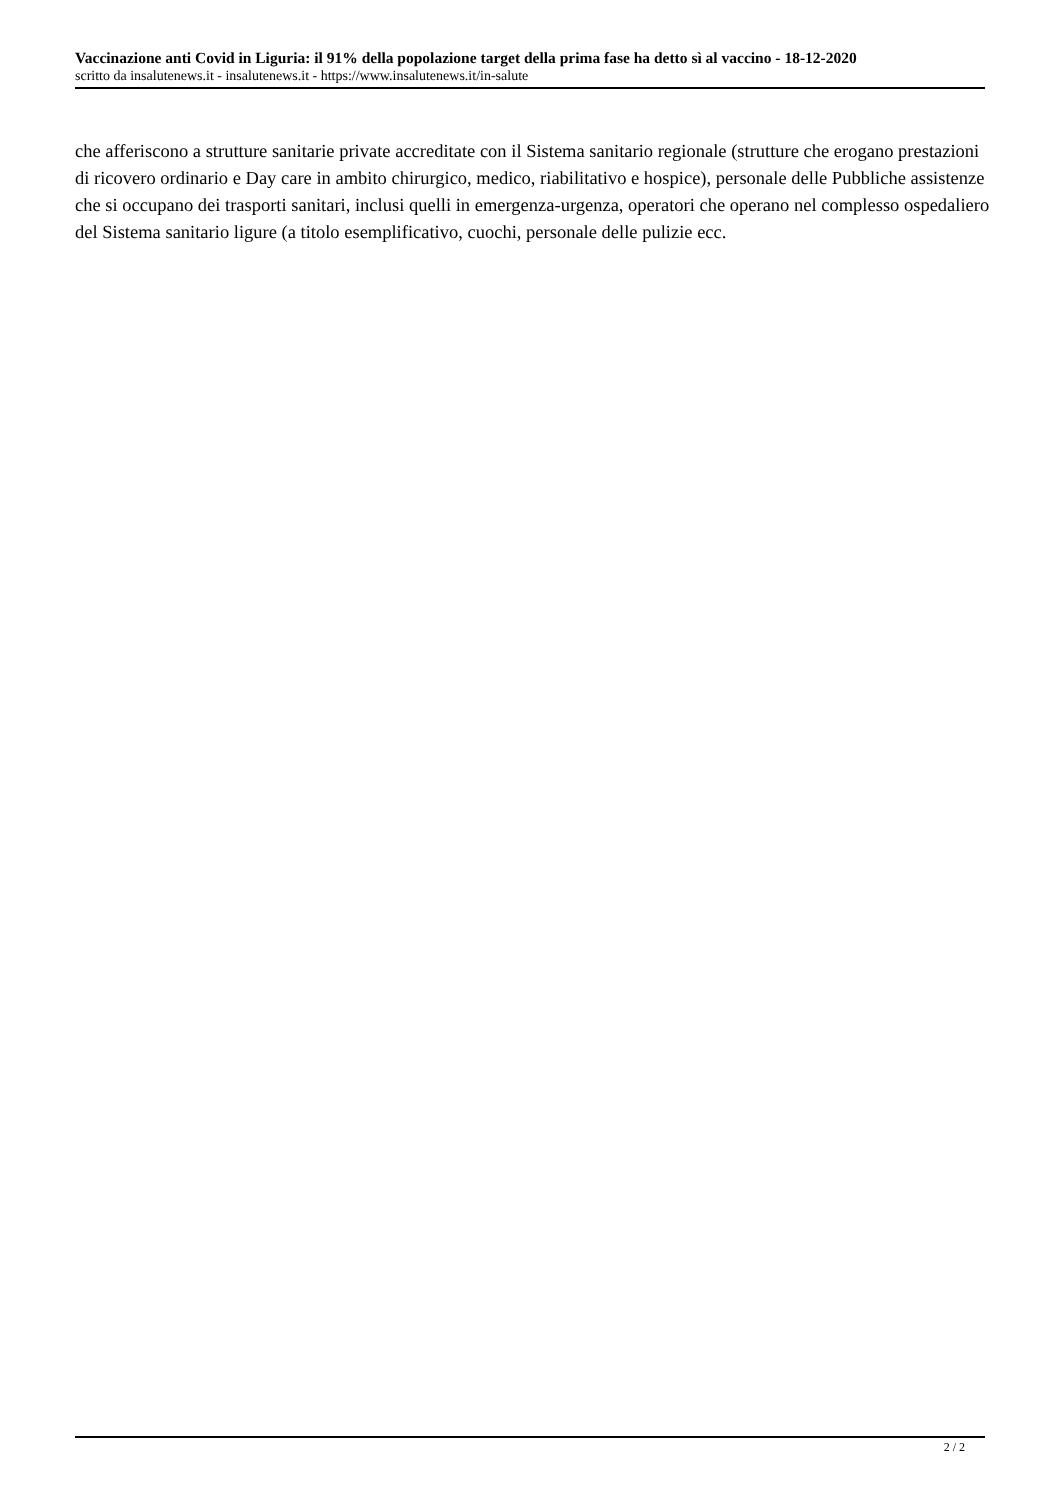Vaccinazione anti Covid in Liguria: il 91% della popolazione target della prima fase ha detto sì al vaccino - 18-12-2020
scritto da insalutenews.it - insalutenews.it - https://www.insalutenews.it/in-salute
che afferiscono a strutture sanitarie private accreditate con il Sistema sanitario regionale (strutture che erogano prestazioni di ricovero ordinario e Day care in ambito chirurgico, medico, riabilitativo e hospice), personale delle Pubbliche assistenze che si occupano dei trasporti sanitari, inclusi quelli in emergenza-urgenza, operatori che operano nel complesso ospedaliero del Sistema sanitario ligure (a titolo esemplificativo, cuochi, personale delle pulizie ecc.
2 / 2